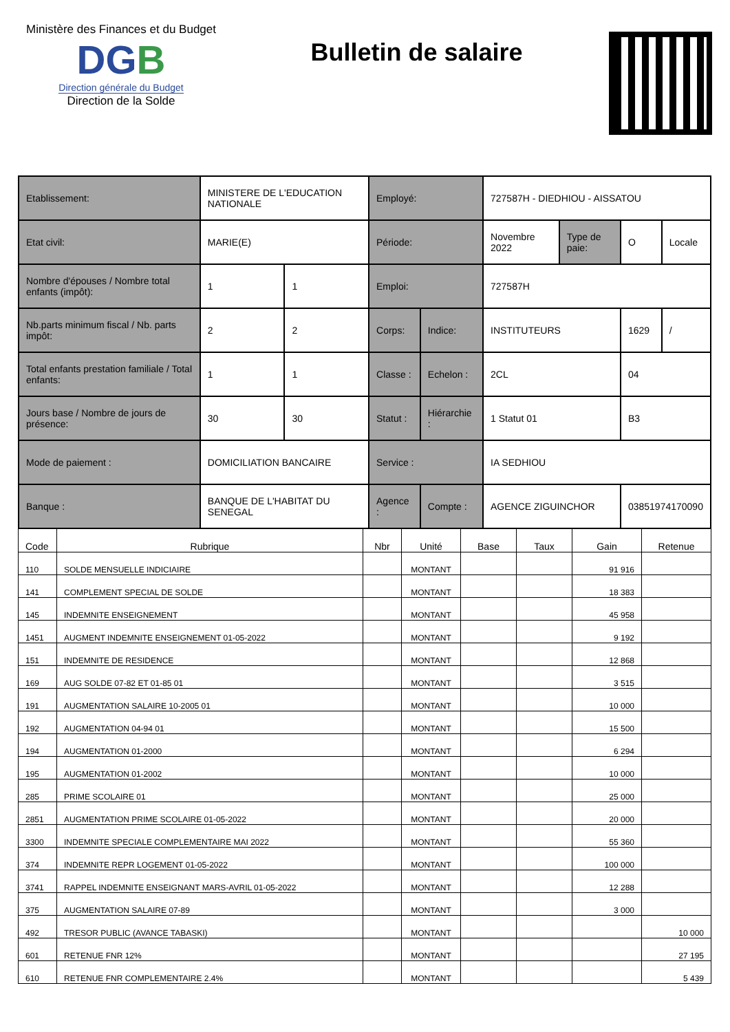Ministère des Finances et du Budget
DGB
Direction générale du Budget
Direction de la Solde
Bulletin de salaire
| Etablissement: | MINISTERE DE L'EDUCATION NATIONALE | | Employé: | | 727587H - DIEDHIOU - AISSATOU | | | |
| Etat civil: | MARIE(E) | | Période: | | Novembre 2022 | Type de paie: | O | Locale |
| Nombre d'épouses / Nombre total enfants (impôt): | 1 | 1 | Emploi: | | 727587H | | | |
| Nb.parts minimum fiscal / Nb. parts impôt: | 2 | 2 | Corps: | Indice: | INSTITUTEURS | | 1629 | / |
| Total enfants prestation familiale / Total enfants: | 1 | 1 | Classe : | Echelon : | 2CL | | 04 | |
| Jours base / Nombre de jours de présence: | 30 | 30 | Statut : | Hiérarchie : | 1 Statut 01 | | B3 | |
| Mode de paiement : | DOMICILIATION BANCAIRE | | Service : | | IA SEDHIOU | | | |
| Banque : | BANQUE DE L'HABITAT DU SENEGAL | | Agence : | Compte : | AGENCE ZIGUINCHOR | | 03851974170090 | |
| Code | Rubrique | Nbr | Unité | Base | Taux | Gain | Retenue |
| --- | --- | --- | --- | --- | --- | --- | --- |
| 110 | SOLDE MENSUELLE INDICIAIRE | | MONTANT | | | 91 916 | |
| 141 | COMPLEMENT SPECIAL DE SOLDE | | MONTANT | | | 18 383 | |
| 145 | INDEMNITE ENSEIGNEMENT | | MONTANT | | | 45 958 | |
| 1451 | AUGMENT INDEMNITE ENSEIGNEMENT 01-05-2022 | | MONTANT | | | 9 192 | |
| 151 | INDEMNITE DE RESIDENCE | | MONTANT | | | 12 868 | |
| 169 | AUG SOLDE 07-82 ET 01-85 01 | | MONTANT | | | 3 515 | |
| 191 | AUGMENTATION SALAIRE 10-2005 01 | | MONTANT | | | 10 000 | |
| 192 | AUGMENTATION 04-94 01 | | MONTANT | | | 15 500 | |
| 194 | AUGMENTATION 01-2000 | | MONTANT | | | 6 294 | |
| 195 | AUGMENTATION 01-2002 | | MONTANT | | | 10 000 | |
| 285 | PRIME SCOLAIRE 01 | | MONTANT | | | 25 000 | |
| 2851 | AUGMENTATION PRIME SCOLAIRE 01-05-2022 | | MONTANT | | | 20 000 | |
| 3300 | INDEMNITE SPECIALE COMPLEMENTAIRE MAI 2022 | | MONTANT | | | 55 360 | |
| 374 | INDEMNITE REPR LOGEMENT 01-05-2022 | | MONTANT | | | 100 000 | |
| 3741 | RAPPEL INDEMNITE ENSEIGNANT MARS-AVRIL 01-05-2022 | | MONTANT | | | 12 288 | |
| 375 | AUGMENTATION SALAIRE 07-89 | | MONTANT | | | 3 000 | |
| 492 | TRESOR PUBLIC (AVANCE TABASKI) | | MONTANT | | | | 10 000 |
| 601 | RETENUE FNR 12% | | MONTANT | | | | 27 195 |
| 610 | RETENUE FNR COMPLEMENTAIRE 2.4% | | MONTANT | | | | 5 439 |